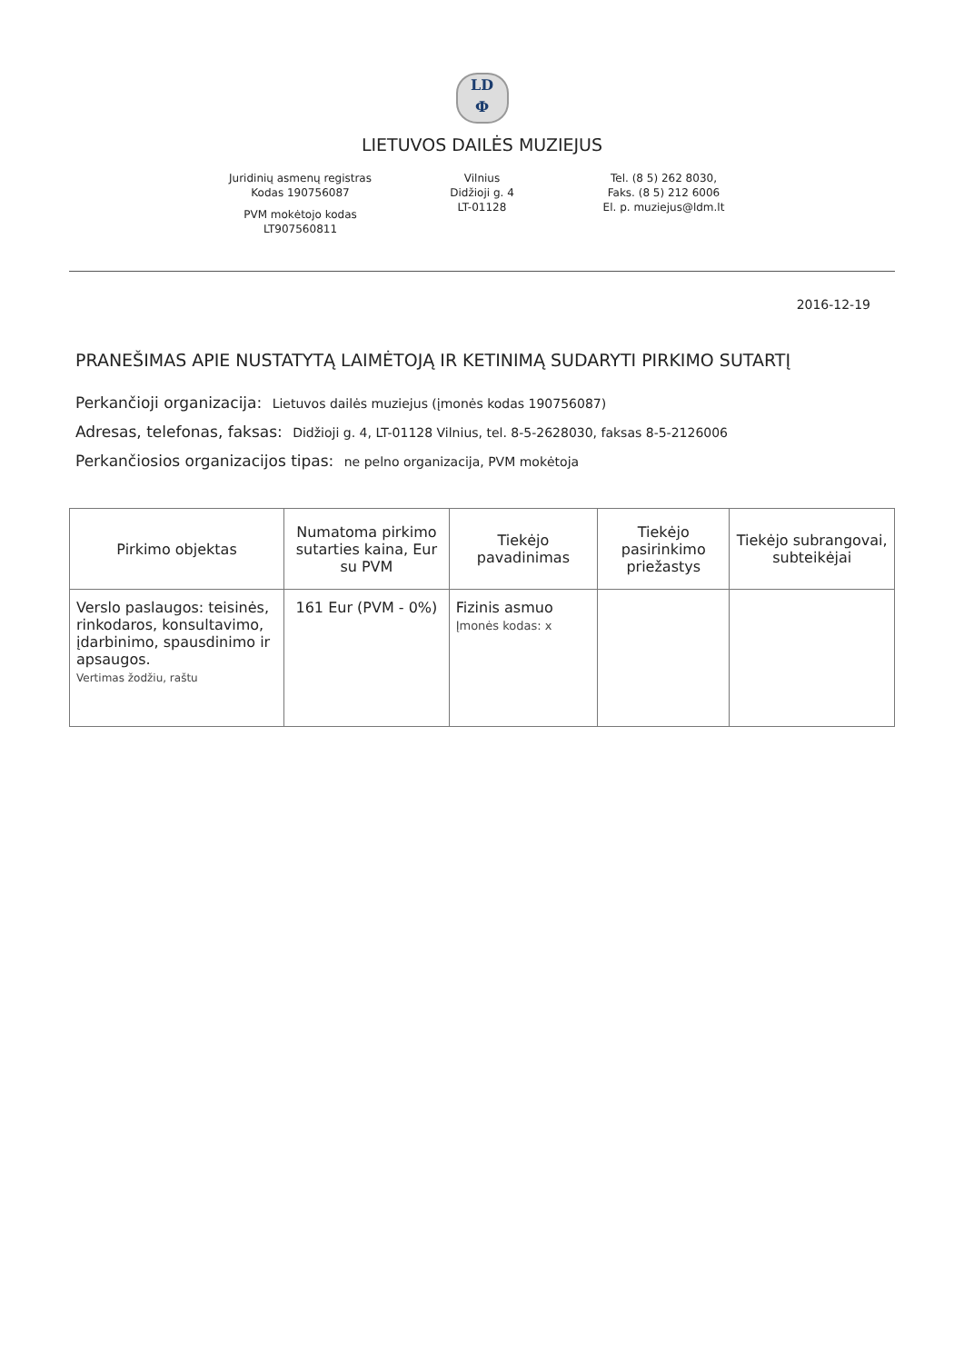LD
Ф
LIETUVOS DAILĖS MUZIEJUS
Juridinių asmenų registras
Kodas 190756087
PVM mokėtojo kodas
LT907560811
Vilnius
Didžioji g. 4
LT-01128
Tel. (8 5) 262 8030,
Faks. (8 5) 212 6006
El. p. muziejus@ldm.lt
2016-12-19
PRANEŠIMAS APIE NUSTATYTĄ LAIMĖTOJĄ IR KETINIMĄ SUDARYTI PIRKIMO SUTARTĮ
Perkančioji organizacija: Lietuvos dailės muziejus (įmonės kodas 190756087)
Adresas, telefonas, faksas: Didžioji g. 4, LT-01128 Vilnius, tel. 8-5-2628030, faksas 8-5-2126006
Perkančiosios organizacijos tipas: ne pelno organizacija, PVM mokėtoja
| Pirkimo objektas | Numatoma pirkimo sutarties kaina, Eur su PVM | Tiekėjo pavadinimas | Tiekėjo pasirinkimo priežastys | Tiekėjo subrangovai, subteikėjai |
| --- | --- | --- | --- | --- |
| Verslo paslaugos: teisinės, rinkodaros, konsultavimo, įdarbinimo, spausdinimo ir apsaugos. Vertimas žodžiu, raštu | 161 Eur (PVM - 0%) | Fizinis asmuo Įmonės kodas: x | | |